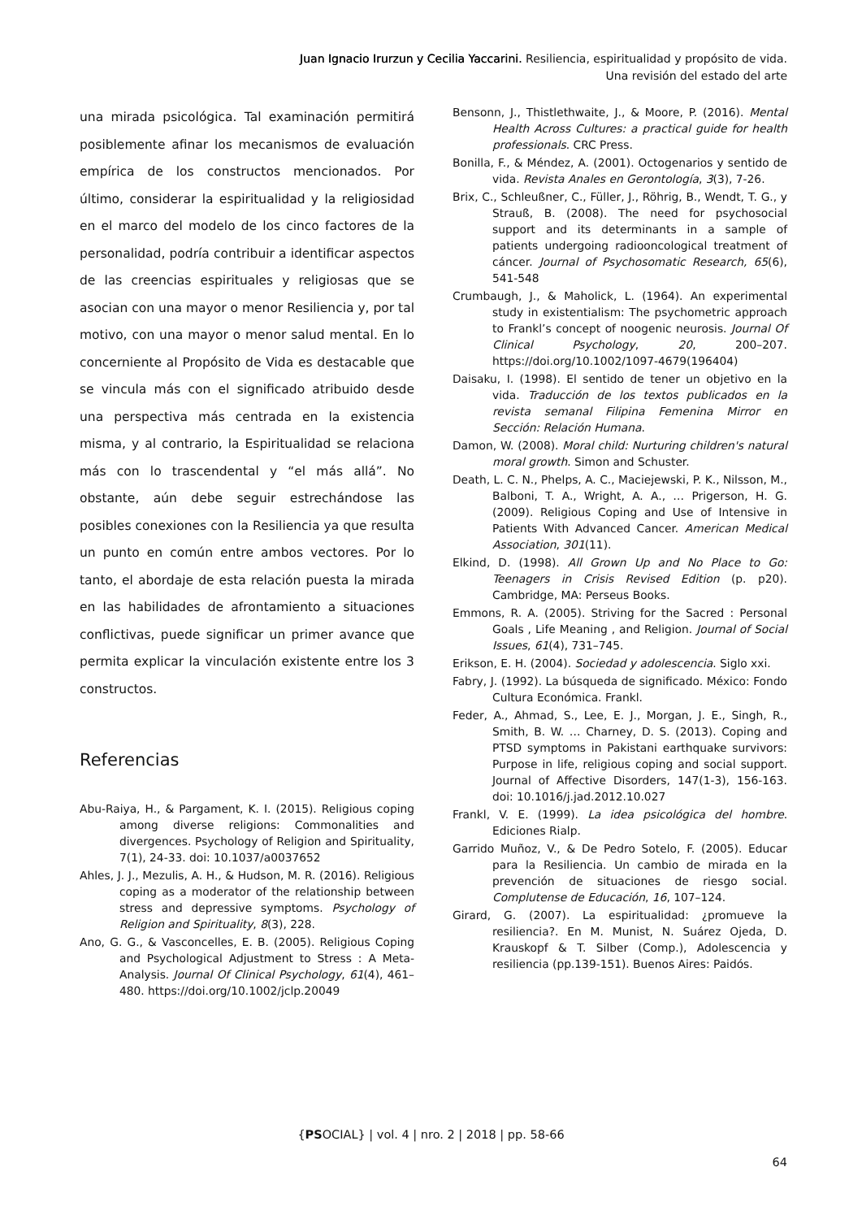Juan Ignacio Irurzun y Cecilia Yaccarini. Resiliencia, espiritualidad y propósito de vida.
Una revisión del estado del arte
una mirada psicológica. Tal examinación permitirá posiblemente afinar los mecanismos de evaluación empírica de los constructos mencionados. Por último, considerar la espiritualidad y la religiosidad en el marco del modelo de los cinco factores de la personalidad, podría contribuir a identificar aspectos de las creencias espirituales y religiosas que se asocian con una mayor o menor Resiliencia y, por tal motivo, con una mayor o menor salud mental. En lo concerniente al Propósito de Vida es destacable que se vincula más con el significado atribuido desde una perspectiva más centrada en la existencia misma, y al contrario, la Espiritualidad se relaciona más con lo trascendental y “el más allá”. No obstante, aún debe seguir estrechándose las posibles conexiones con la Resiliencia ya que resulta un punto en común entre ambos vectores. Por lo tanto, el abordaje de esta relación puesta la mirada en las habilidades de afrontamiento a situaciones conflictivas, puede significar un primer avance que permita explicar la vinculación existente entre los 3 constructos.
Referencias
Abu-Raiya, H., & Pargament, K. I. (2015). Religious coping among diverse religions: Commonalities and divergences. Psychology of Religion and Spirituality, 7(1), 24-33. doi: 10.1037/a0037652
Ahles, J. J., Mezulis, A. H., & Hudson, M. R. (2016). Religious coping as a moderator of the relationship between stress and depressive symptoms. Psychology of Religion and Spirituality, 8(3), 228.
Ano, G. G., & Vasconcelles, E. B. (2005). Religious Coping and Psychological Adjustment to Stress : A Meta-Analysis. Journal Of Clinical Psychology, 61(4), 461–480. https://doi.org/10.1002/jclp.20049
Bensonn, J., Thistlethwaite, J., & Moore, P. (2016). Mental Health Across Cultures: a practical guide for health professionals. CRC Press.
Bonilla, F., & Méndez, A. (2001). Octogenarios y sentido de vida. Revista Anales en Gerontología, 3(3), 7-26.
Brix, C., Schleußner, C., Füller, J., Röhrig, B., Wendt, T. G., y Strauß, B. (2008). The need for psychosocial support and its determinants in a sample of patients undergoing radiooncological treatment of cáncer. Journal of Psychosomatic Research, 65(6), 541-548
Crumbaugh, J., & Maholick, L. (1964). An experimental study in existentialism: The psychometric approach to Frankl’s concept of noogenic neurosis. Journal Of Clinical Psychology, 20, 200–207. https://doi.org/10.1002/1097-4679(196404)
Daisaku, I. (1998). El sentido de tener un objetivo en la vida. Traducción de los textos publicados en la revista semanal Filipina Femenina Mirror en Sección: Relación Humana.
Damon, W. (2008). Moral child: Nurturing children's natural moral growth. Simon and Schuster.
Death, L. C. N., Phelps, A. C., Maciejewski, P. K., Nilsson, M., Balboni, T. A., Wright, A. A., … Prigerson, H. G. (2009). Religious Coping and Use of Intensive in Patients With Advanced Cancer. American Medical Association, 301(11).
Elkind, D. (1998). All Grown Up and No Place to Go: Teenagers in Crisis Revised Edition (p. p20). Cambridge, MA: Perseus Books.
Emmons, R. A. (2005). Striving for the Sacred : Personal Goals , Life Meaning , and Religion. Journal of Social Issues, 61(4), 731–745.
Erikson, E. H. (2004). Sociedad y adolescencia. Siglo xxi.
Fabry, J. (1992). La búsqueda de significado. México: Fondo Cultura Económica. Frankl.
Feder, A., Ahmad, S., Lee, E. J., Morgan, J. E., Singh, R., Smith, B. W. … Charney, D. S. (2013). Coping and PTSD symptoms in Pakistani earthquake survivors: Purpose in life, religious coping and social support. Journal of Affective Disorders, 147(1-3), 156-163. doi: 10.1016/j.jad.2012.10.027
Frankl, V. E. (1999). La idea psicológica del hombre. Ediciones Rialp.
Garrido Muñoz, V., & De Pedro Sotelo, F. (2005). Educar para la Resiliencia. Un cambio de mirada en la prevención de situaciones de riesgo social. Complutense de Educación, 16, 107–124.
Girard, G. (2007). La espiritualidad: ¿promueve la resiliencia?. En M. Munist, N. Suárez Ojeda, D. Krauskopf & T. Silber (Comp.), Adolescencia y resiliencia (pp.139-151). Buenos Aires: Paidós.
{PSOCIAL} | vol. 4 | nro. 2 | 2018 | pp. 58-66
64